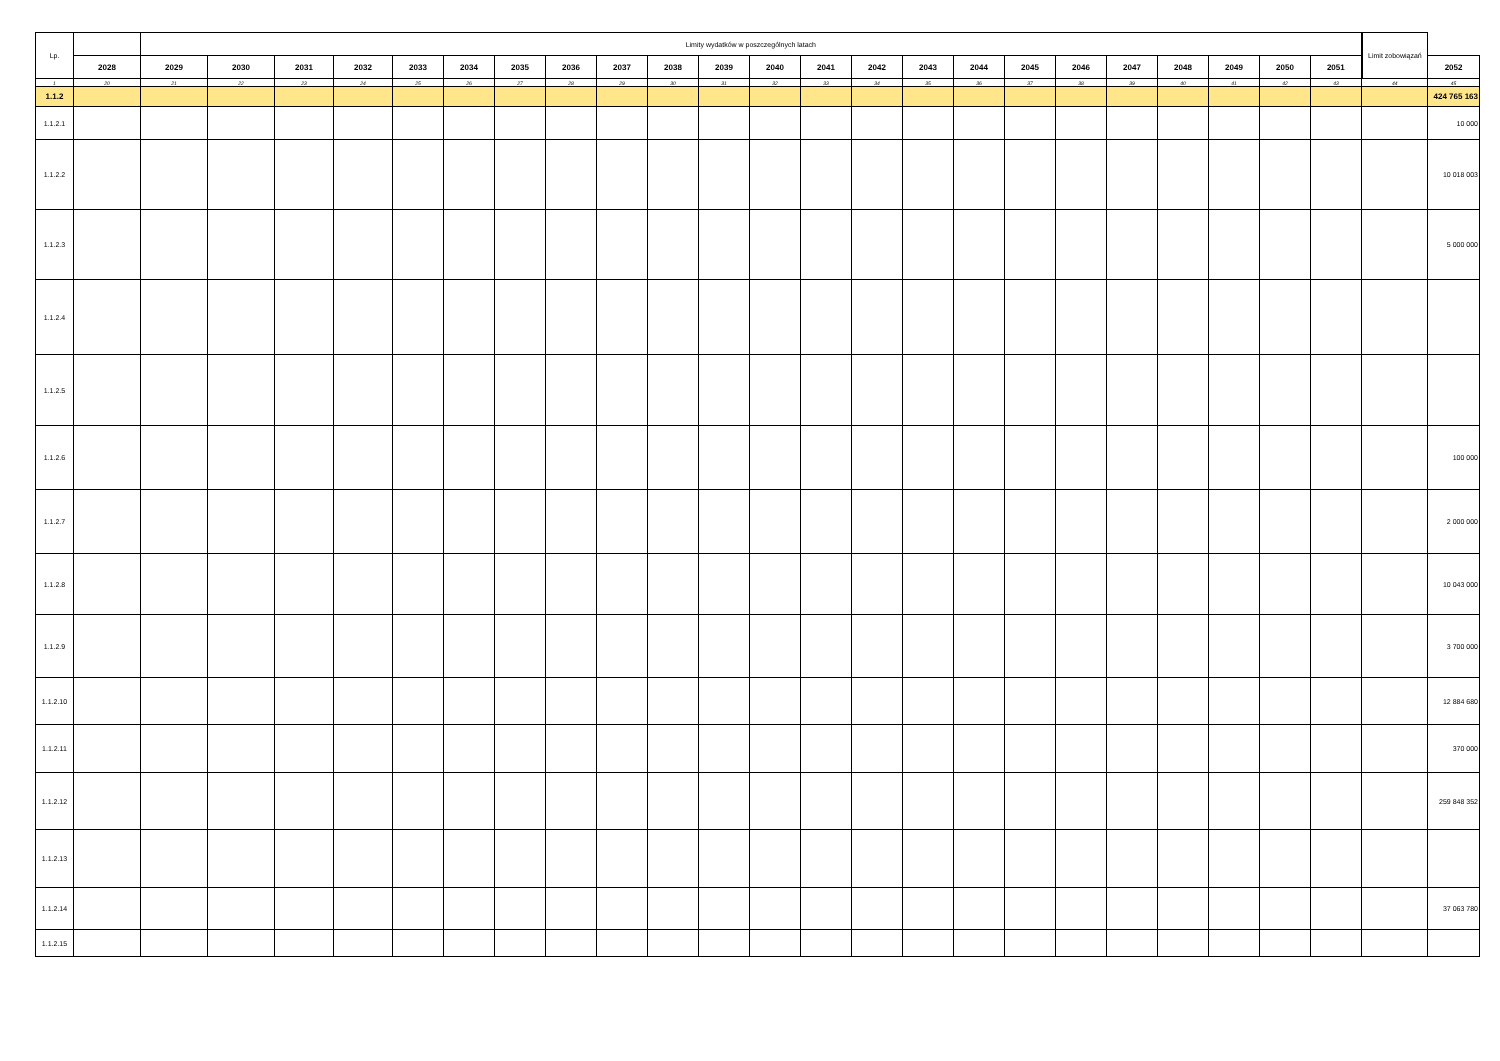| Lp. | | Limity wydatków w poszczególnych latach | | | | | | | | | | | | | | | | | | | | | | | Limit zobowiązań | |
| | 2028 | 2029 | 2030 | 2031 | 2032 | 2033 | 2034 | 2035 | 2036 | 2037 | 2038 | 2039 | 2040 | 2041 | 2042 | 2043 | 2044 | 2045 | 2046 | 2047 | 2048 | 2049 | 2050 | 2051 | | 2052 |
| 1 | 20 | 21 | 22 | 23 | 24 | 25 | 26 | 27 | 28 | 29 | 30 | 31 | 32 | 33 | 34 | 35 | 36 | 37 | 38 | 39 | 40 | 41 | 42 | 43 | 44 | 45 |
| 1.1.2 | | | | | | | | | | | | | | | | | | | | | | | | | | 424 765 163 |
| 1.1.2.1 | | | | | | | | | | | | | | | | | | | | | | | | | | 10 000 |
| 1.1.2.2 | | | | | | | | | | | | | | | | | | | | | | | | | | 10 018 003 |
| 1.1.2.3 | | | | | | | | | | | | | | | | | | | | | | | | | | 5 000 000 |
| 1.1.2.4 | | | | | | | | | | | | | | | | | | | | | | | | | | |
| 1.1.2.5 | | | | | | | | | | | | | | | | | | | | | | | | | | |
| 1.1.2.6 | | | | | | | | | | | | | | | | | | | | | | | | | | 100 000 |
| 1.1.2.7 | | | | | | | | | | | | | | | | | | | | | | | | | | 2 000 000 |
| 1.1.2.8 | | | | | | | | | | | | | | | | | | | | | | | | | | 10 043 000 |
| 1.1.2.9 | | | | | | | | | | | | | | | | | | | | | | | | | | 3 700 000 |
| 1.1.2.10 | | | | | | | | | | | | | | | | | | | | | | | | | | 12 884 680 |
| 1.1.2.11 | | | | | | | | | | | | | | | | | | | | | | | | | | 370 000 |
| 1.1.2.12 | | | | | | | | | | | | | | | | | | | | | | | | | | 259 848 352 |
| 1.1.2.13 | | | | | | | | | | | | | | | | | | | | | | | | | | |
| 1.1.2.14 | | | | | | | | | | | | | | | | | | | | | | | | | | 37 063 780 |
| 1.1.2.15 | | | | | | | | | | | | | | | | | | | | | | | | | | |